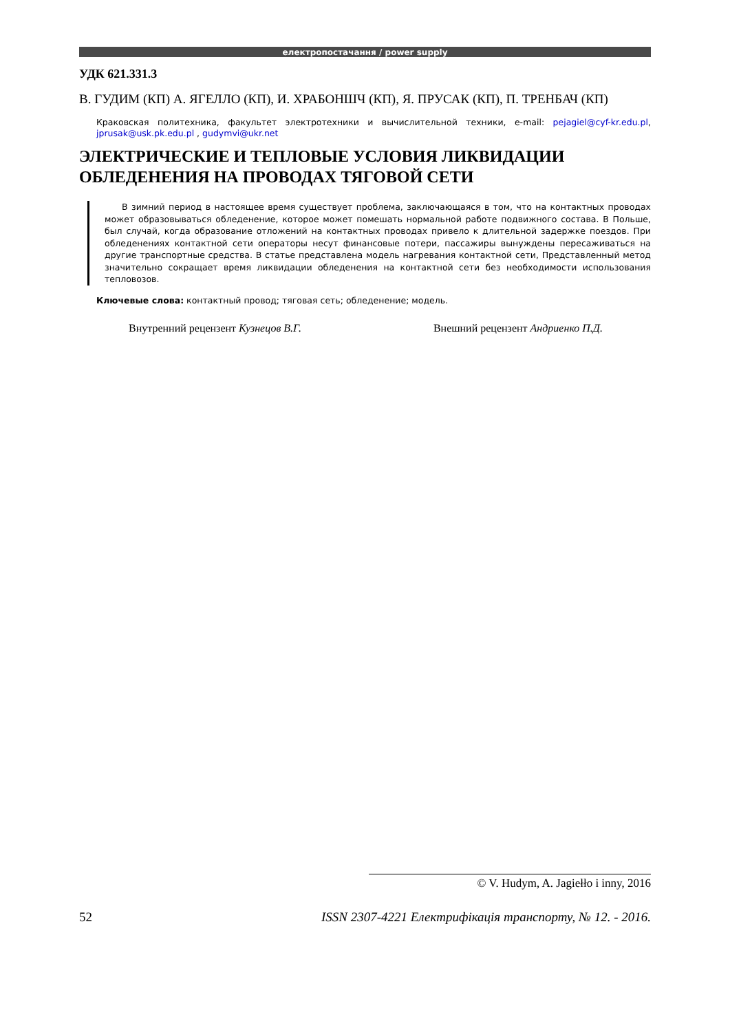електропостачання / power supply
УДК 621.331.3
В. ГУДИМ (КП) А. ЯГЕЛЛО (КП), И. ХРАБОНШЧ (КП), Я. ПРУСАК (КП), П. ТРЕНБАЧ (КП)
Краковская политехника, факультет электротехники и вычислительной техники, e-mail: pejagiel@cyf-kr.edu.pl, jprusak@usk.pk.edu.pl , gudymvi@ukr.net
ЭЛЕКТРИЧЕСКИЕ И ТЕПЛОВЫЕ УСЛОВИЯ ЛИКВИДАЦИИ ОБЛЕДЕНЕНИЯ НА ПРОВОДАХ ТЯГОВОЙ СЕТИ
В зимний период в настоящее время существует проблема, заключающаяся в том, что на контактных проводах может образовываться обледенение, которое может помешать нормальной работе подвижного состава. В Польше, был случай, когда образование отложений на контактных проводах привело к длительной задержке поездов. При обледенениях контактной сети операторы несут финансовые потери, пассажиры вынуждены пересаживаться на другие транспортные средства. В статье представлена модель нагревания контактной сети, Представленный метод значительно сокращает время ликвидации обледенения на контактной сети без необходимости использования тепловозов.
Ключевые слова: контактный провод; тяговая сеть; обледенение; модель.
Внутренний рецензент Кузнецов В.Г. Внешний рецензент Андриенко П.Д.
© V. Hudym, A. Jagiełło i inny, 2016
52 ISSN 2307-4221 Електрифікація транспорту, № 12. - 2016.